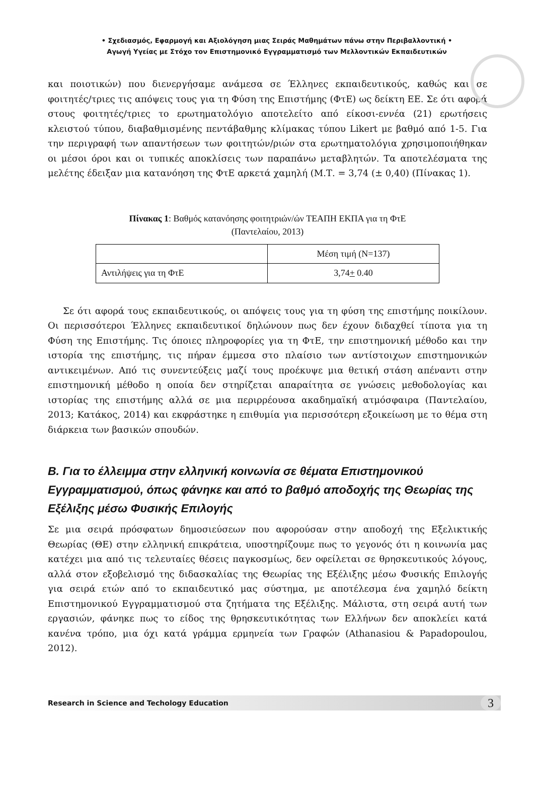• Σχεδιασμός, Εφαρμογή και Αξιολόγηση μιας Σειράς Μαθημάτων πάνω στην Περιβαλλοντική •
Αγωγή Υγείας με Στόχο τον Επιστημονικό Εγγραμματισμό των Μελλοντικών Εκπαιδευτικών
και ποιοτικών) που διενεργήσαμε ανάμεσα σε Έλληνες εκπαιδευτικούς, καθώς και σε φοιτητές/τριες τις απόψεις τους για τη Φύση της Επιστήμης (ΦτΕ) ως δείκτη ΕΕ. Σε ότι αφορά στους φοιτητές/τριες το ερωτηματολόγιο αποτελείτο από είκοσι-εννέα (21) ερωτήσεις κλειστού τύπου, διαβαθμισμένης πεντάβαθμης κλίμακας τύπου Likert με βαθμό από 1-5. Για την περιγραφή των απαντήσεων των φοιτητών/ριών στα ερωτηματολόγια χρησιμοποιήθηκαν οι μέσοι όροι και οι τυπικές αποκλίσεις των παραπάνω μεταβλητών. Τα αποτελέσματα της μελέτης έδειξαν μια κατανόηση της ΦτΕ αρκετά χαμηλή (Μ.Τ. = 3,74 (± 0,40) (Πίνακας 1).
Πίνακας 1: Βαθμός κατανόησης φοιτητριών/ών ΤΕΑΠΗ ΕΚΠΑ για τη ΦτΕ
(Παντελαίου, 2013)
| | Μέση τιμή (Ν=137) |
| Αντιλήψεις για τη ΦτΕ | 3,74 + 0.40 |
Σε ότι αφορά τους εκπαιδευτικούς, οι απόψεις τους για τη φύση της επιστήμης ποικίλουν. Οι περισσότεροι Έλληνες εκπαιδευτικοί δηλώνουν πως δεν έχουν διδαχθεί τίποτα για τη Φύση της Επιστήμης. Τις όποιες πληροφορίες για τη ΦτΕ, την επιστημονική μέθοδο και την ιστορία της επιστήμης, τις πήραν έμμεσα στο πλαίσιο των αντίστοιχων επιστημονικών αντικειμένων. Από τις συνεντεύξεις μαζί τους προέκυψε μια θετική στάση απέναντι στην επιστημονική μέθοδο η οποία δεν στηρίζεται απαραίτητα σε γνώσεις μεθοδολογίας και ιστορίας της επιστήμης αλλά σε μια περιρρέουσα ακαδημαϊκή ατμόσφαιρα (Παντελαίου, 2013; Κατάκος, 2014) και εκφράστηκε η επιθυμία για περισσότερη εξοικείωση με το θέμα στη διάρκεια των βασικών σπουδών.
Β. Για το έλλειμμα στην ελληνική κοινωνία σε θέματα Επιστημονικού Εγγραμματισμού, όπως φάνηκε και από το βαθμό αποδοχής της Θεωρίας της Εξέλιξης μέσω Φυσικής Επιλογής
Σε μια σειρά πρόσφατων δημοσιεύσεων που αφορούσαν στην αποδοχή της Εξελικτικής Θεωρίας (ΘΕ) στην ελληνική επικράτεια, υποστηρίζουμε πως το γεγονός ότι η κοινωνία μας κατέχει μια από τις τελευταίες θέσεις παγκοσμίως, δεν οφείλεται σε θρησκευτικούς λόγους, αλλά στον εξοβελισμό της διδασκαλίας της Θεωρίας της Εξέλιξης μέσω Φυσικής Επιλογής για σειρά ετών από το εκπαιδευτικό μας σύστημα, με αποτέλεσμα ένα χαμηλό δείκτη Επιστημονικού Εγγραμματισμού στα ζητήματα της Εξέλιξης. Μάλιστα, στη σειρά αυτή των εργασιών, φάνηκε πως το είδος της θρησκευτικότητας των Ελλήνων δεν αποκλείει κατά κανένα τρόπο, μια όχι κατά γράμμα ερμηνεία των Γραφών (Athanasiou & Papadopoulou, 2012).
Research in Science and Techology Education 3